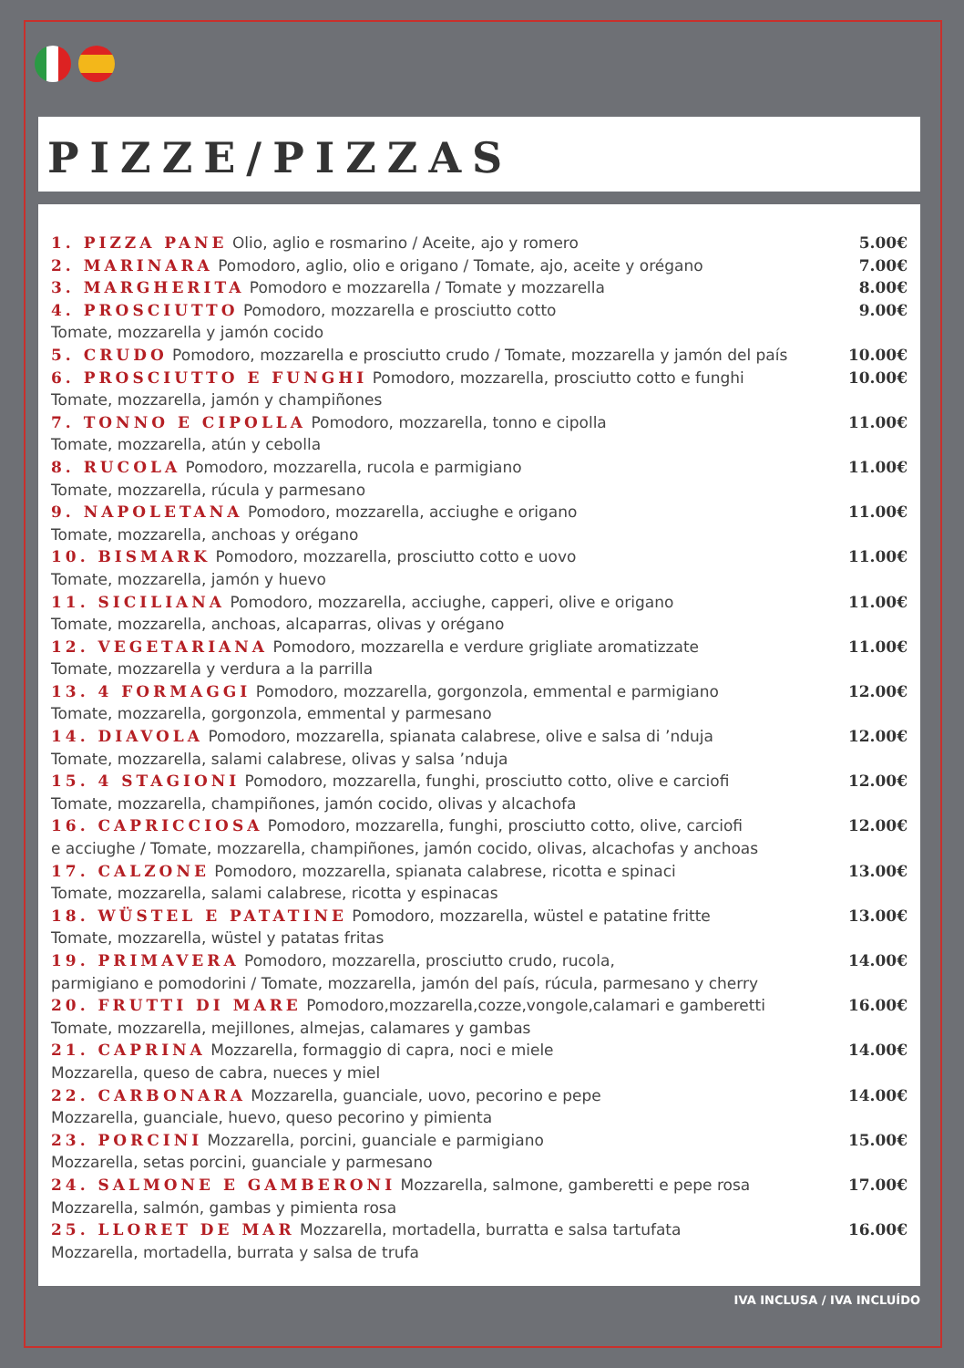PIZZE/PIZZAS
1. PIZZA PANE Olio, aglio e rosmarino / Aceite, ajo y romero 5.00€
2. MARINARA Pomodoro, aglio, olio e origano / Tomate, ajo, aceite y orégano 7.00€
3. MARGHERITA Pomodoro e mozzarella / Tomate y mozzarella 8.00€
4. PROSCIUTTO Pomodoro, mozzarella e prosciutto cotto 9.00€
Tomate, mozzarella y jamón cocido
5. CRUDO Pomodoro, mozzarella e prosciutto crudo / Tomate, mozzarella y jamón del país 10.00€
6. PROSCIUTTO E FUNGHI Pomodoro, mozzarella, prosciutto cotto e funghi 10.00€
Tomate, mozzarella, jamón y champiñones
7. TONNO E CIPOLLA Pomodoro, mozzarella, tonno e cipolla 11.00€
Tomate, mozzarella, atún y cebolla
8. RUCOLA Pomodoro, mozzarella, rucola e parmigiano 11.00€
Tomate, mozzarella, rúcula y parmesano
9. NAPOLETANA Pomodoro, mozzarella, acciughe e origano 11.00€
Tomate, mozzarella, anchoas y orégano
10. BISMARK Pomodoro, mozzarella, prosciutto cotto e uovo 11.00€
Tomate, mozzarella, jamón y huevo
11. SICILIANA Pomodoro, mozzarella, acciughe, capperi, olive e origano 11.00€
Tomate, mozzarella, anchoas, alcaparras, olivas y orégano
12. VEGETARIANA Pomodoro, mozzarella e verdure grigliate aromatizzate 11.00€
Tomate, mozzarella y verdura a la parrilla
13. 4 FORMAGGI Pomodoro, mozzarella, gorgonzola, emmental e parmigiano 12.00€
Tomate, mozzarella, gorgonzola, emmental y parmesano
14. DIAVOLA Pomodoro, mozzarella, spianata calabrese, olive e salsa di ’nduja 12.00€
Tomate, mozzarella, salami calabrese, olivas y salsa ’nduja
15. 4 STAGIONI Pomodoro, mozzarella, funghi, prosciutto cotto, olive e carciofi 12.00€
Tomate, mozzarella, champiñones, jamón cocido, olivas y alcachofa
16. CAPRICCIOSA Pomodoro, mozzarella, funghi, prosciutto cotto, olive, carciofi 12.00€
e acciughe / Tomate, mozzarella, champiñones, jamón cocido, olivas, alcachofas y anchoas
17. CALZONE Pomodoro, mozzarella, spianata calabrese, ricotta e spinaci 13.00€
Tomate, mozzarella, salami calabrese, ricotta y espinacas
18. WÜSTEL E PATATINE Pomodoro, mozzarella, wüstel e patatine fritte 13.00€
Tomate, mozzarella, wüstel y patatas fritas
19. PRIMAVERA Pomodoro, mozzarella, prosciutto crudo, rucola, 14.00€
parmigiano e pomodorini / Tomate, mozzarella, jamón del país, rúcula, parmesano y cherry
20. FRUTTI DI MARE Pomodoro,mozzarella,cozze,vongole,calamari e gamberetti 16.00€
Tomate, mozzarella, mejillones, almejas, calamares y gambas
21. CAPRINA Mozzarella, formaggio di capra, noci e miele 14.00€
Mozzarella, queso de cabra, nueces y miel
22. CARBONARA Mozzarella, guanciale, uovo, pecorino e pepe 14.00€
Mozzarella, guanciale, huevo, queso pecorino y pimienta
23. PORCINI Mozzarella, porcini, guanciale e parmigiano 15.00€
Mozzarella, setas porcini, guanciale y parmesano
24. SALMONE E GAMBERONI Mozzarella, salmone, gamberetti e pepe rosa 17.00€
Mozzarella, salmón, gambas y pimienta rosa
25. LLORET DE MAR Mozzarella, mortadella, burratta e salsa tartufata 16.00€
Mozzarella, mortadella, burrata y salsa de trufa
IVA INCLUSA / IVA INCLUÍDO